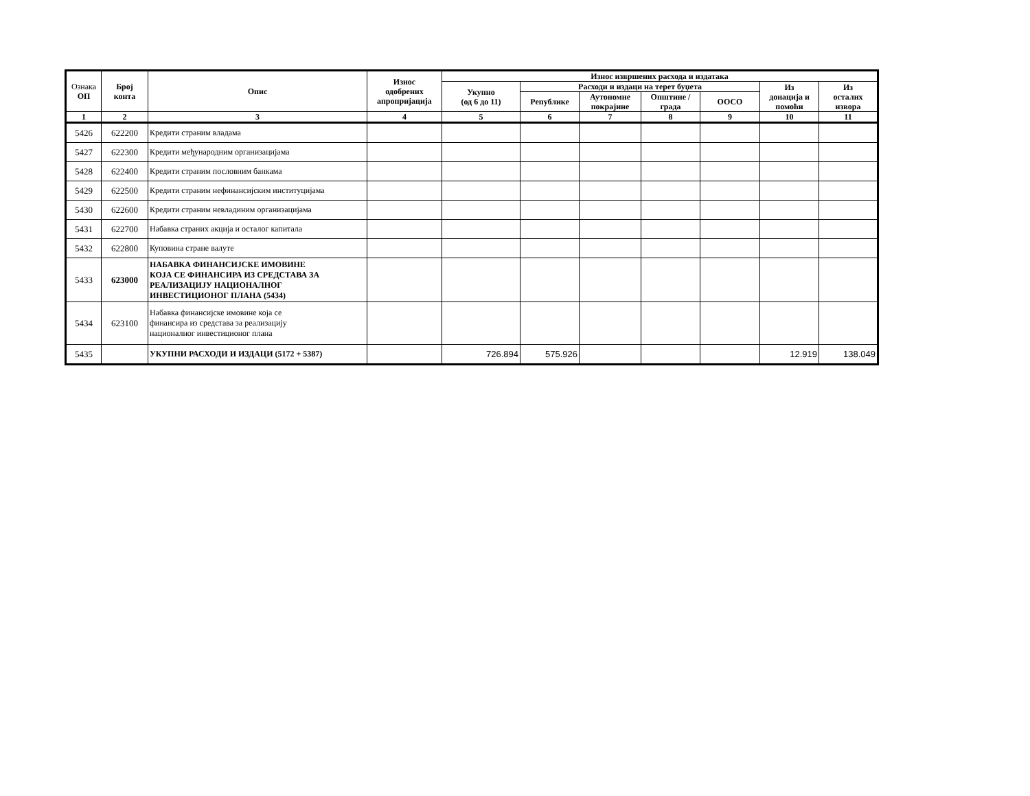| Ознака ОП | Број конта | Опис | Износ одобрених апропријација | Износ извршених расхода и издатака | | | | | | |
| --- | --- | --- | --- | --- | --- | --- | --- | --- | --- | --- |
| | | | | Укупно (од 6 до 11) | Расходи и издаци на терет буџета | | | | Из донација и помоћи | Из осталих извора |
| | | | | | Републике | Аутономне покрајине | Општине / града | ООСО | | |
| 1 | 2 | 3 | 4 | 5 | 6 | 7 | 8 | 9 | 10 | 11 |
| 5426 | 622200 | Кредити страним владама | | | | | | | | |
| 5427 | 622300 | Кредити међународним организацијама | | | | | | | | |
| 5428 | 622400 | Кредити страним пословним банкама | | | | | | | | |
| 5429 | 622500 | Кредити страним нефинансијским институцијама | | | | | | | | |
| 5430 | 622600 | Кредити страним невладиним организацијама | | | | | | | | |
| 5431 | 622700 | Набавка страних акција и осталог капитала | | | | | | | | |
| 5432 | 622800 | Куповина стране валуте | | | | | | | | |
| 5433 | 623000 | НАБАВКА ФИНАНСИЈСКЕ ИМОВИНЕ КОЈА СЕ ФИНАНСИРА ИЗ СРЕДСТАВА ЗА РЕАЛИЗАЦИЈУ НАЦИОНАЛНОГ ИНВЕСТИЦИОНОГ ПЛАНА (5434) | | | | | | | | |
| 5434 | 623100 | Набавка финансијске имовине која се финансира из средстава за реализацију националног инвестиционог плана | | | | | | | | |
| 5435 | | УКУПНИ РАСХОДИ И ИЗДАЦИ (5172 + 5387) | | 726.894 | 575.926 | | | | 12.919 | 138.049 |